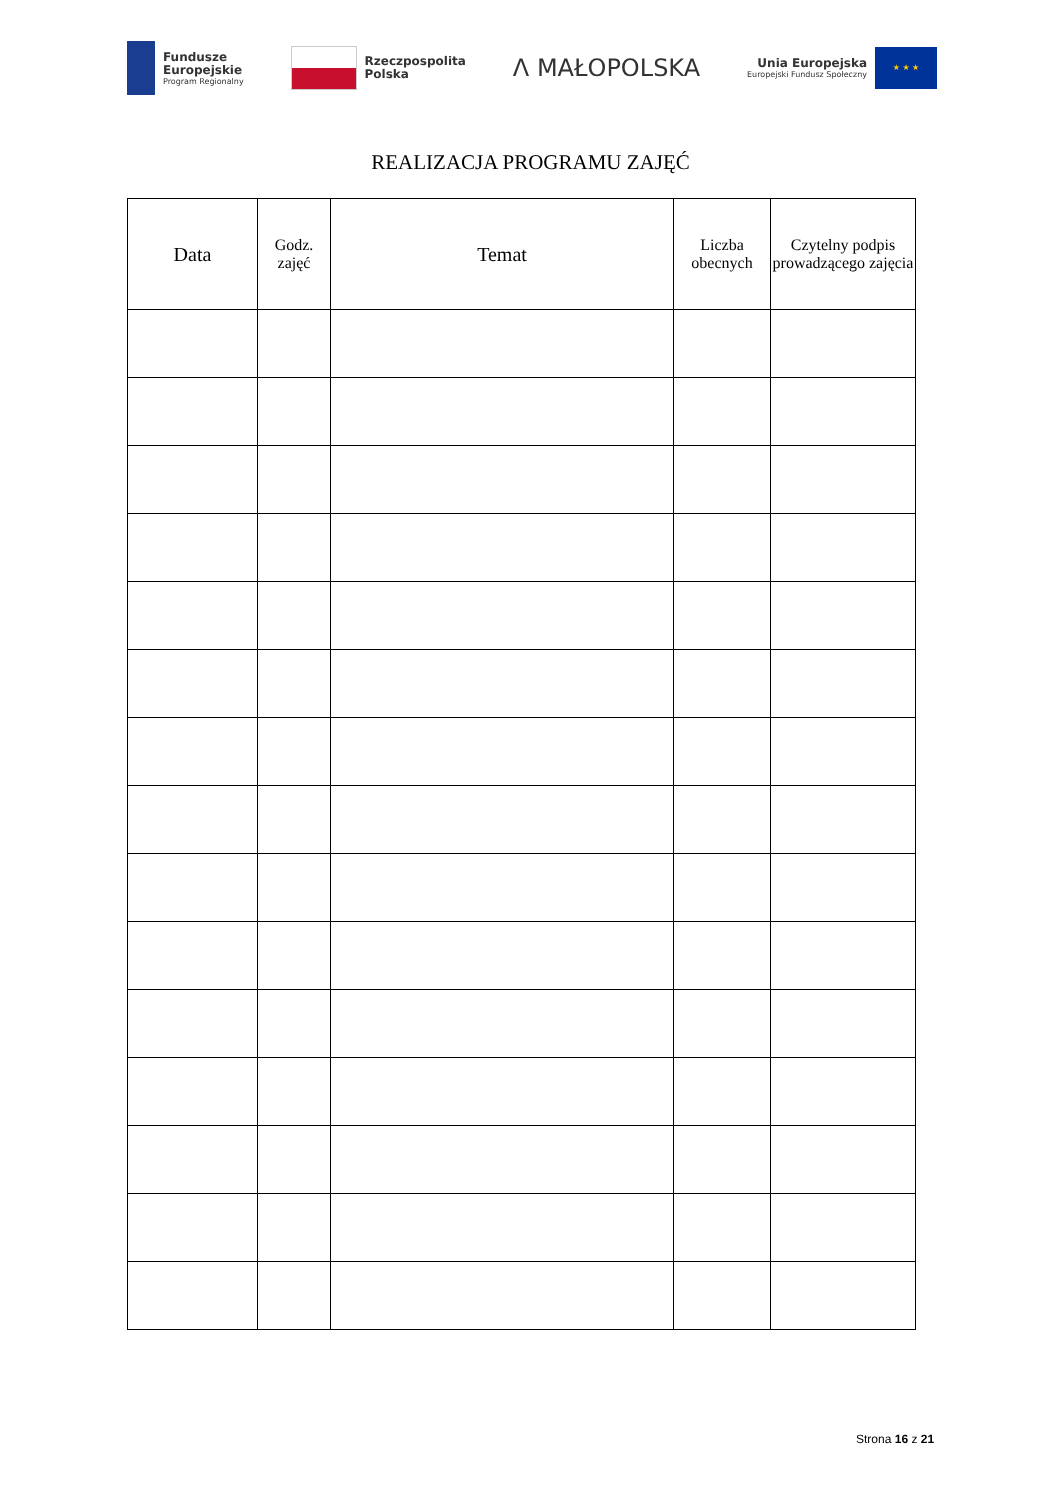Fundusze
Europejskie
Program Regionalny
Rzeczpospolita
Polska
Λ MAŁOPOLSKA
Unia Europejska
Europejski Fundusz Społeczny
★ ★ ★
REALIZACJA PROGRAMU ZAJĘĆ
| Data | Godz. zajęć | Temat | Liczba obecnych | Czytelny podpis prowadzącego zajęcia |
| --- | --- | --- | --- | --- |
Strona 16 z 21